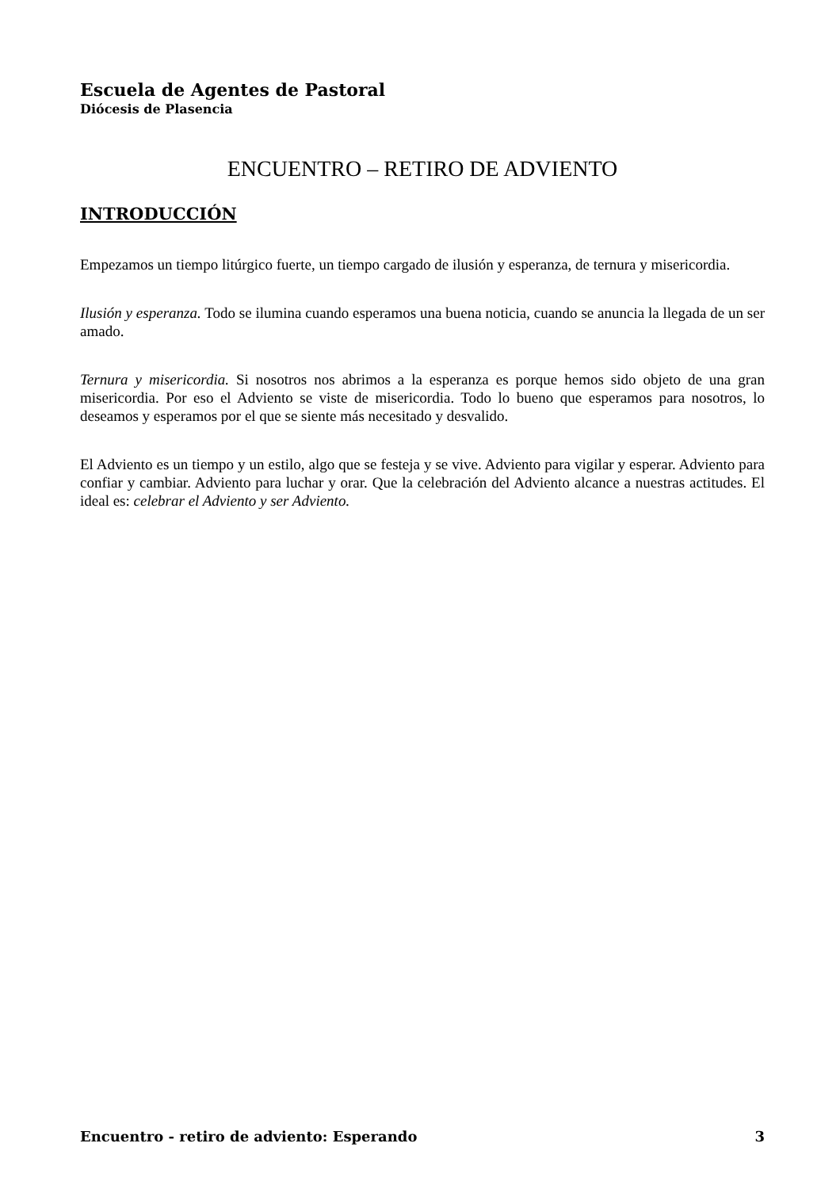Escuela de Agentes de Pastoral
Diócesis de Plasencia
ENCUENTRO – RETIRO DE ADVIENTO
INTRODUCCIÓN
Empezamos un tiempo litúrgico fuerte, un tiempo cargado de ilusión y esperanza, de ternura y misericordia.
Ilusión y esperanza. Todo se ilumina cuando esperamos una buena noticia, cuando se anuncia la llegada de un ser amado.
Ternura y misericordia. Si nosotros nos abrimos a la esperanza es porque hemos sido objeto de una gran misericordia. Por eso el Adviento se viste de misericordia. Todo lo bueno que esperamos para nosotros, lo deseamos y esperamos por el que se siente más necesitado y desvalido.
El Adviento es un tiempo y un estilo, algo que se festeja y se vive. Adviento para vigilar y esperar. Adviento para confiar y cambiar. Adviento para luchar y orar. Que la celebración del Adviento alcance a nuestras actitudes. El ideal es: celebrar el Adviento y ser Adviento.
Encuentro - retiro de adviento: Esperando 3